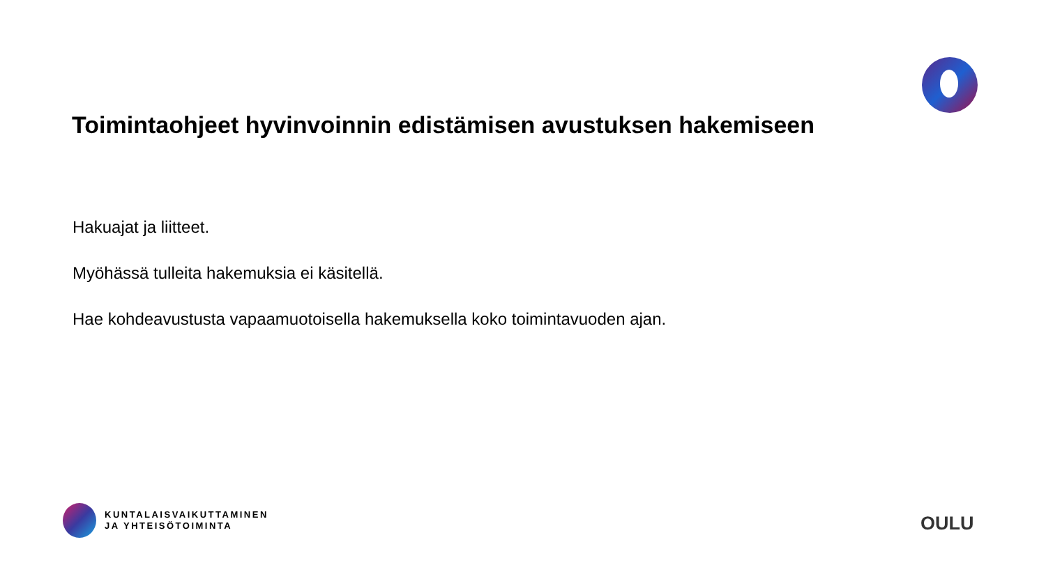Toimintaohjeet hyvinvoinnin edistämisen avustuksen hakemiseen
Hakuajat ja liitteet.
Myöhässä tulleita hakemuksia ei käsitellä.
Hae kohdeavustusta vapaamuotoisella hakemuksella koko toimintavuoden ajan.
KUNTALAISVAIKUTTAMINEN
JA YHTEISÖTOIMINTA
OULU